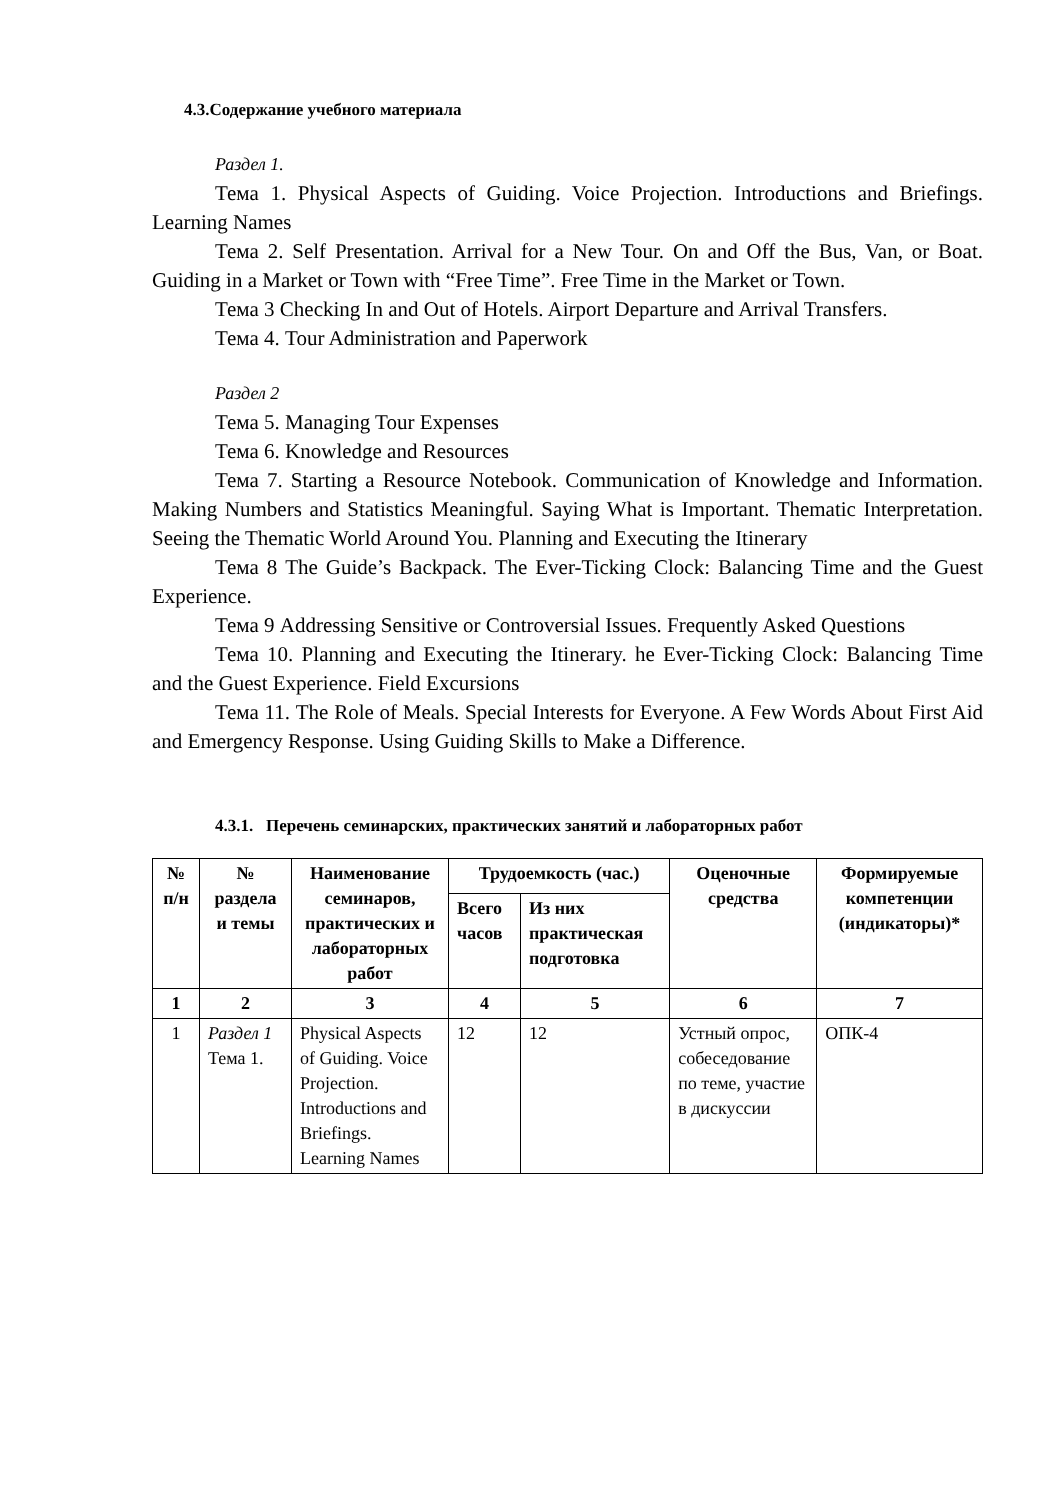4.3.Содержание учебного материала
Раздел 1.
Тема 1. Physical Aspects of Guiding. Voice Projection. Introductions and Briefings. Learning Names
Тема 2. Self Presentation. Arrival for a New Tour. On and Off the Bus, Van, or Boat. Guiding in a Market or Town with “Free Time”. Free Time in the Market or Town.
Тема 3 Checking In and Out of Hotels. Airport Departure and Arrival Transfers.
Тема 4. Tour Administration and Paperwork
Раздел 2
Тема 5. Managing Tour Expenses
Тема 6. Knowledge and Resources
Тема 7. Starting a Resource Notebook. Communication of Knowledge and Information. Making Numbers and Statistics Meaningful. Saying What is Important. Thematic Interpretation. Seeing the Thematic World Around You. Planning and Executing the Itinerary
Тема 8 The Guide’s Backpack. The Ever-Ticking Clock: Balancing Time and the Guest Experience.
Тема 9 Addressing Sensitive or Controversial Issues. Frequently Asked Questions
Тема 10. Planning and Executing the Itinerary. he Ever-Ticking Clock: Balancing Time and the Guest Experience. Field Excursions
Тема 11. The Role of Meals. Special Interests for Everyone. A Few Words About First Aid and Emergency Response. Using Guiding Skills to Make a Difference.
4.3.1. Перечень семинарских, практических занятий и лабораторных работ
| № п/н | № раздела и темы | Наименование семинаров, практических и лабораторных работ | Трудоемкость (час.) | | Оценочные средства | Формируемые компетенции (индикаторы)* |
| --- | --- | --- | --- | --- | --- | --- |
| | | | Всего часов | Из них практическая подготовка | | |
| 1 | 2 | 3 | 4 | 5 | 6 | 7 |
| 1 | Раздел 1 Тема 1. | Physical Aspects of Guiding. Voice Projection. Introductions and Briefings. Learning Names | 12 | 12 | Устный опрос, собеседование по теме, участие в дискуссии | ОПК-4 |